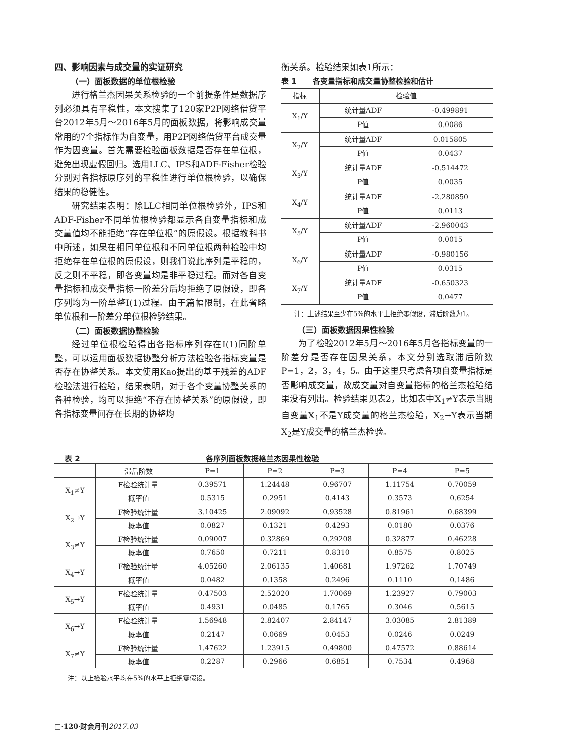四、影响因素与成交量的实证研究
（一）面板数据的单位根检验
进行格兰杰因果关系检验的一个前提条件是数据序列必须具有平稳性，本文搜集了120家P2P网络借贷平台2012年5月～2016年5月的面板数据，将影响成交量常用的7个指标作为自变量，用P2P网络借贷平台成交量作为因变量。首先需要检验面板数据是否存在单位根，避免出现虚假回归。选用LLC、IPS和ADF-Fisher检验分别对各指标原序列的平稳性进行单位根检验，以确保结果的稳健性。
研究结果表明：除LLC相同单位根检验外，IPS和ADF-Fisher不同单位根检验都显示各自变量指标和成交量值均不能拒绝“存在单位根”的原假设。根据教科书中所述，如果在相同单位根和不同单位根两种检验中均拒绝存在单位根的原假设，则我们说此序列是平稳的，反之则不平稳，即各变量均是非平稳过程。而对各自变量指标和成交量指标一阶差分后均拒绝了原假设，即各序列均为一阶单整I(1)过程。由于篇幅限制，在此省略单位根和一阶差分单位根检验结果。
（二）面板数据协整检验
经过单位根检验得出各指标序列存在I(1)同阶单整，可以运用面板数据协整分析方法检验各指标变量是否存在协整关系。本文使用Kao提出的基于残差的ADF检验法进行检验，结果表明，对于各个变量协整关系的各种检验，均可以拒绝“不存在协整关系”的原假设，即各指标变量间存在长期的协整均
衡关系。检验结果如表1所示：
表 1 各变量指标和成交量协整检验和估计
| 指标 | 检验值 | |
| --- | --- | --- |
| X<sub>1</sub>/Y | 统计量ADF | -0.499891 |
| | P值 | 0.0086 |
| X<sub>2</sub>/Y | 统计量ADF | 0.015805 |
| | P值 | 0.0437 |
| X<sub>3</sub>/Y | 统计量ADF | -0.514472 |
| | P值 | 0.0035 |
| X<sub>4</sub>/Y | 统计量ADF | -2.280850 |
| | P值 | 0.0113 |
| X<sub>5</sub>/Y | 统计量ADF | -2.960043 |
| | P值 | 0.0015 |
| X<sub>6</sub>/Y | 统计量ADF | -0.980156 |
| | P值 | 0.0315 |
| X<sub>7</sub>/Y | 统计量ADF | -0.650323 |
| | P值 | 0.0477 |
注：上述结果至少在5%的水平上拒绝零假设，滞后阶数为1。
（三）面板数据因果性检验
为了检验2012年5月～2016年5月各指标变量的一阶差分是否存在因果关系，本文分别选取滞后阶数P=1，2，3，4，5。由于这里只考虑各项自变量指标是否影响成交量，故成交量对自变量指标的格兰杰检验结果没有列出。检验结果见表2，比如表中X<sub>1</sub>≠Y表示当期自变量X<sub>1</sub>不是Y成交量的格兰杰检验，X<sub>2</sub>→Y表示当期X<sub>2</sub>是Y成交量的格兰杰检验。
表 2 各序列面板数据格兰杰因果性检验
| | 滞后阶数 | P=1 | P=2 | P=3 | P=4 | P=5 |
| --- | --- | --- | --- | --- | --- | --- |
| X<sub>1</sub>≠Y | F检验统计量 | 0.39571 | 1.24448 | 0.96707 | 1.11754 | 0.70059 |
| | 概率值 | 0.5315 | 0.2951 | 0.4143 | 0.3573 | 0.6254 |
| X<sub>2</sub>→Y | F检验统计量 | 3.10425 | 2.09092 | 0.93528 | 0.81961 | 0.68399 |
| | 概率值 | 0.0827 | 0.1321 | 0.4293 | 0.0180 | 0.0376 |
| X<sub>3</sub>≠Y | F检验统计量 | 0.09007 | 0.32869 | 0.29208 | 0.32877 | 0.46228 |
| | 概率值 | 0.7650 | 0.7211 | 0.8310 | 0.8575 | 0.8025 |
| X<sub>4</sub>→Y | F检验统计量 | 4.05260 | 2.06135 | 1.40681 | 1.97262 | 1.70749 |
| | 概率值 | 0.0482 | 0.1358 | 0.2496 | 0.1110 | 0.1486 |
| X<sub>5</sub>→Y | F检验统计量 | 0.47503 | 2.52020 | 1.70069 | 1.23927 | 0.79003 |
| | 概率值 | 0.4931 | 0.0485 | 0.1765 | 0.3046 | 0.5615 |
| X<sub>6</sub>→Y | F检验统计量 | 1.56948 | 2.82407 | 2.84147 | 3.03085 | 2.81389 |
| | 概率值 | 0.2147 | 0.0669 | 0.0453 | 0.0246 | 0.0249 |
| X<sub>7</sub>≠Y | F检验统计量 | 1.47622 | 1.23915 | 0.49800 | 0.47572 | 0.88614 |
| | 概率值 | 0.2287 | 0.2966 | 0.6851 | 0.7534 | 0.4968 |
注：以上检验水平均在5%的水平上拒绝零假设。
□·120·财会月刊 2017.03